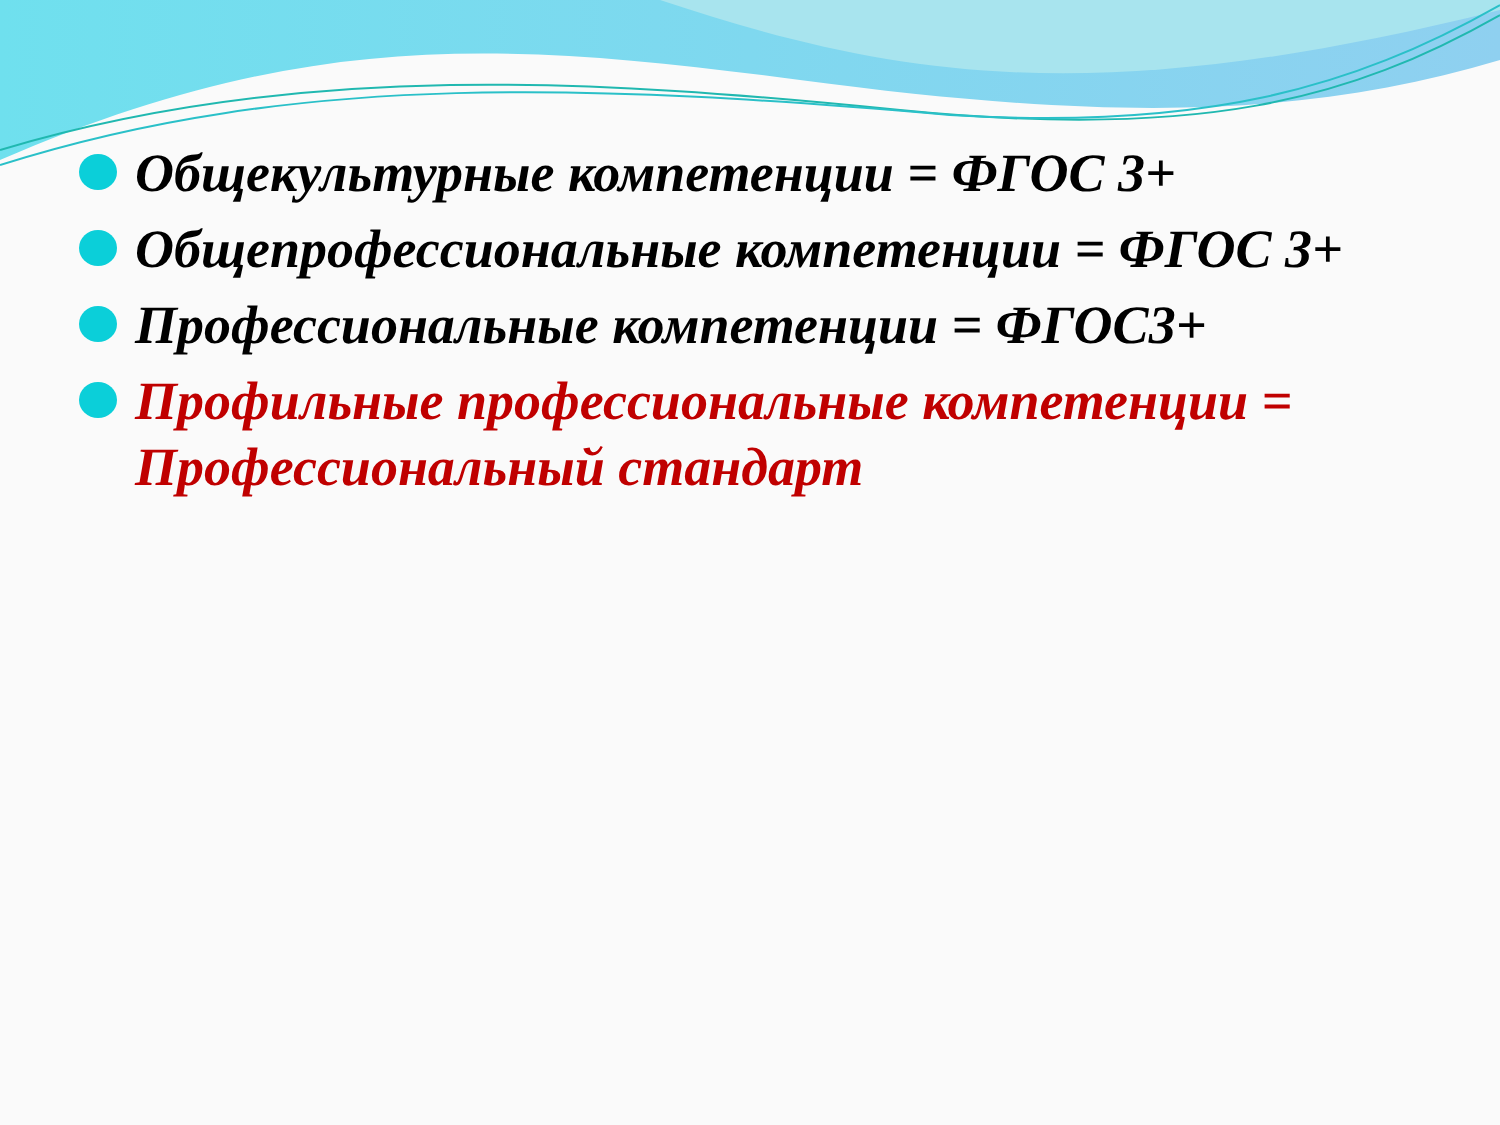Общекультурные компетенции = ФГОС 3+
Общепрофессиональные компетенции = ФГОС 3+
Профессиональные компетенции = ФГОС3+
Профильные профессиональные компетенции = Профессиональный стандарт